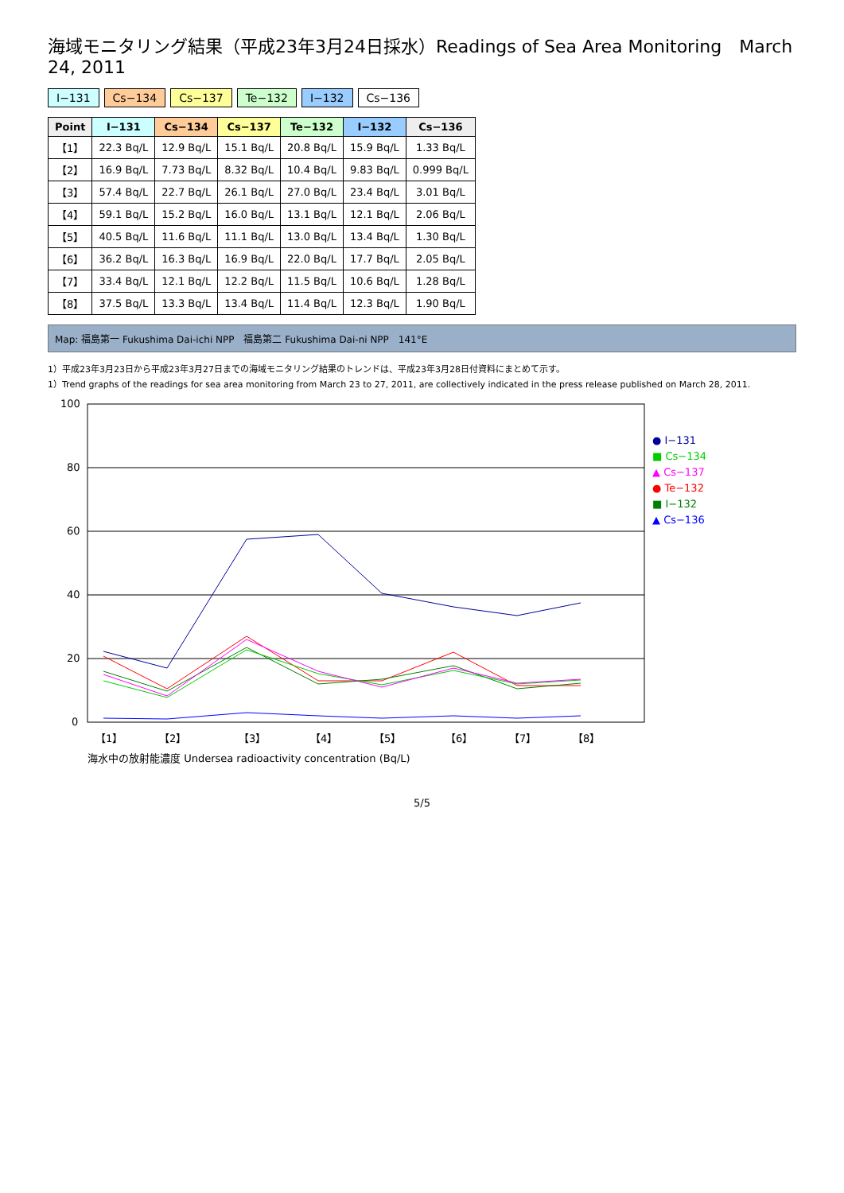海域モニタリング結果（平成23年3月24日採水）Readings of Sea Area Monitoring　March 24, 2011
I−131 Cs−134 Cs−137 Te−132 I−132 Cs−136
| Point | I−131 | Cs−134 | Cs−137 | Te−132 | I−132 | Cs−136 |
| --- | --- | --- | --- | --- | --- | --- |
| 【1】 | 22.3 Bq/L | 12.9 Bq/L | 15.1 Bq/L | 20.8 Bq/L | 15.9 Bq/L | 1.33 Bq/L |
| 【2】 | 16.9 Bq/L | 7.73 Bq/L | 8.32 Bq/L | 10.4 Bq/L | 9.83 Bq/L | 0.999 Bq/L |
| 【3】 | 57.4 Bq/L | 22.7 Bq/L | 26.1 Bq/L | 27.0 Bq/L | 23.4 Bq/L | 3.01 Bq/L |
| 【4】 | 59.1 Bq/L | 15.2 Bq/L | 16.0 Bq/L | 13.1 Bq/L | 12.1 Bq/L | 2.06 Bq/L |
| 【5】 | 40.5 Bq/L | 11.6 Bq/L | 11.1 Bq/L | 13.0 Bq/L | 13.4 Bq/L | 1.30 Bq/L |
| 【6】 | 36.2 Bq/L | 16.3 Bq/L | 16.9 Bq/L | 22.0 Bq/L | 17.7 Bq/L | 2.05 Bq/L |
| 【7】 | 33.4 Bq/L | 12.1 Bq/L | 12.2 Bq/L | 11.5 Bq/L | 10.6 Bq/L | 1.28 Bq/L |
| 【8】 | 37.5 Bq/L | 13.3 Bq/L | 13.4 Bq/L | 11.4 Bq/L | 12.3 Bq/L | 1.90 Bq/L |
Map: 福島第一 Fukushima Dai-ichi NPP　福島第二 Fukushima Dai-ni NPP　141°E
1）平成23年3月23日から平成23年3月27日までの海域モニタリング結果のトレンドは、平成23年3月28日付資料にまとめて示す。
1）Trend graphs of the readings for sea area monitoring from March 23 to 27, 2011, are collectively indicated in the press release published on March 28, 2011.
0
20
40
60
80
100
【1】
【2】
【3】
【4】
【5】
【6】
【7】
【8】
● I−131
■ Cs−134
▲ Cs−137
● Te−132
■ I−132
▲ Cs−136
海水中の放射能濃度 Undersea radioactivity concentration (Bq/L)
5/5